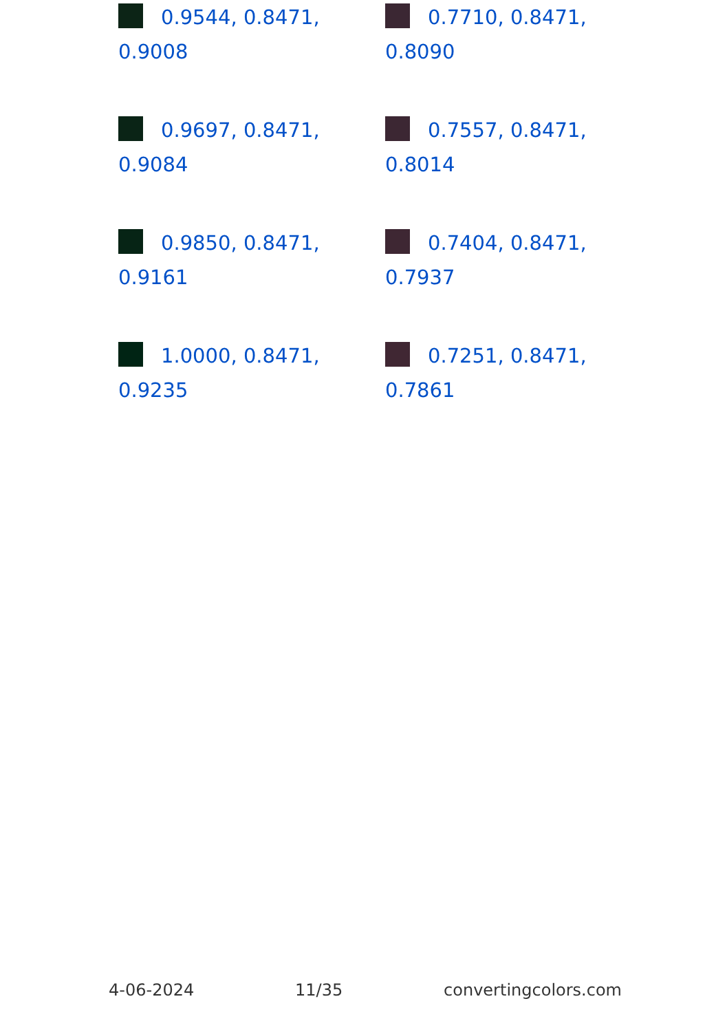0.9544, 0.8471, 0.9008
0.7710, 0.8471, 0.8090
0.9697, 0.8471, 0.9084
0.7557, 0.8471, 0.8014
0.9850, 0.8471, 0.9161
0.7404, 0.8471, 0.7937
1.0000, 0.8471, 0.9235
0.7251, 0.8471, 0.7861
4-06-2024 11/35 convertingcolors.com